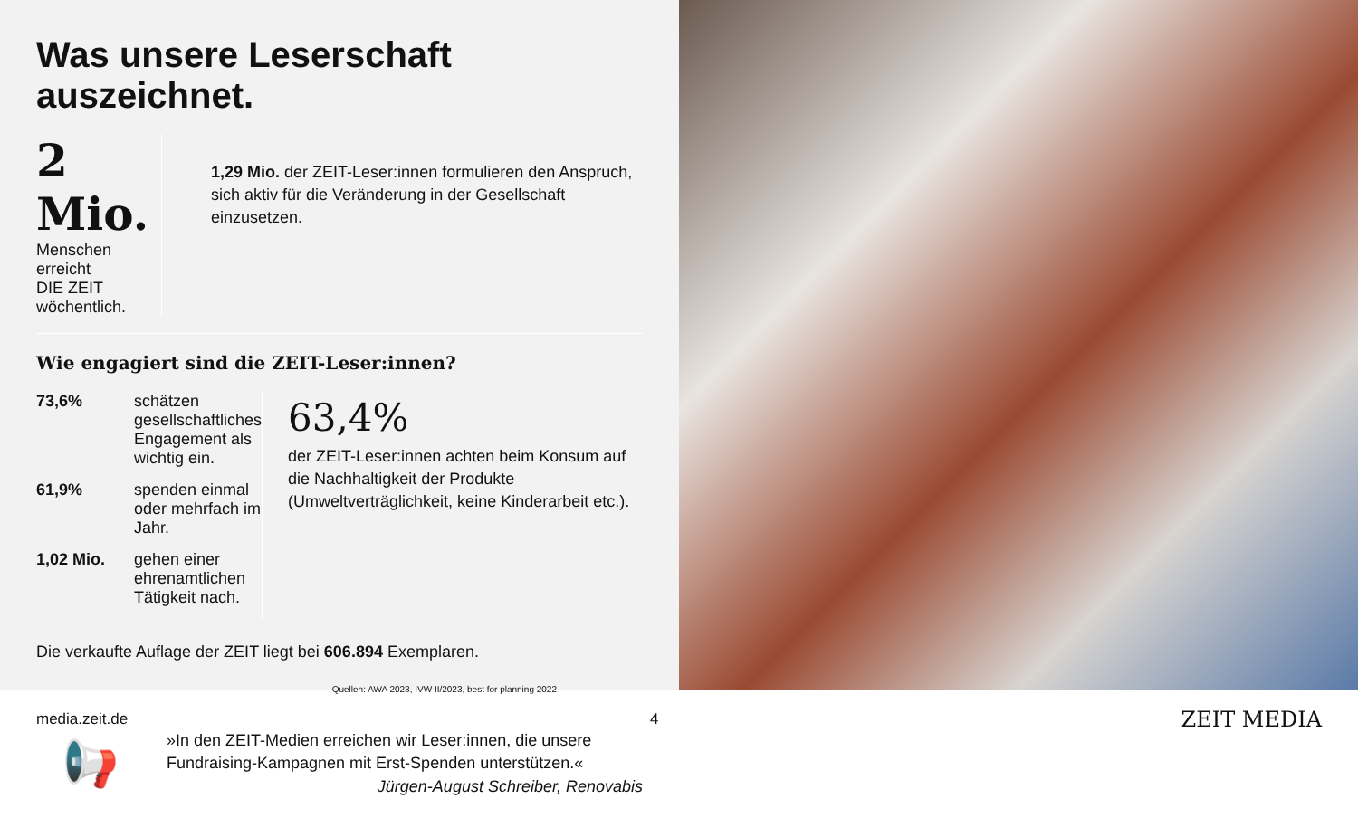Was unsere Leserschaft auszeichnet.
2 Mio.
Menschen erreicht
DIE ZEIT wöchentlich.
1,29 Mio. der ZEIT-Leser:innen formulieren den Anspruch, sich aktiv für die Veränderung in der Gesellschaft einzusetzen.
Wie engagiert sind die ZEIT-Leser:innen?
73,6% schätzen gesellschaftliches Engagement als wichtig ein.
61,9% spenden einmal oder mehrfach im Jahr.
1,02 Mio. gehen einer ehrenamtlichen Tätigkeit nach.
63,4%
der ZEIT-Leser:innen achten beim Konsum auf die Nachhaltigkeit der Produkte (Umweltverträglichkeit, keine Kinderarbeit etc.).
Die verkaufte Auflage der ZEIT liegt bei 606.894 Exemplaren.
Quellen: AWA 2023, IVW II/2023, best for planning 2022
📢
»In den ZEIT-Medien erreichen wir Leser:innen, die unsere Fundraising-Kampagnen mit Erst-Spenden unterstützen.«
Jürgen-August Schreiber, Renovabis
media.zeit.de 4 ZEIT MEDIA